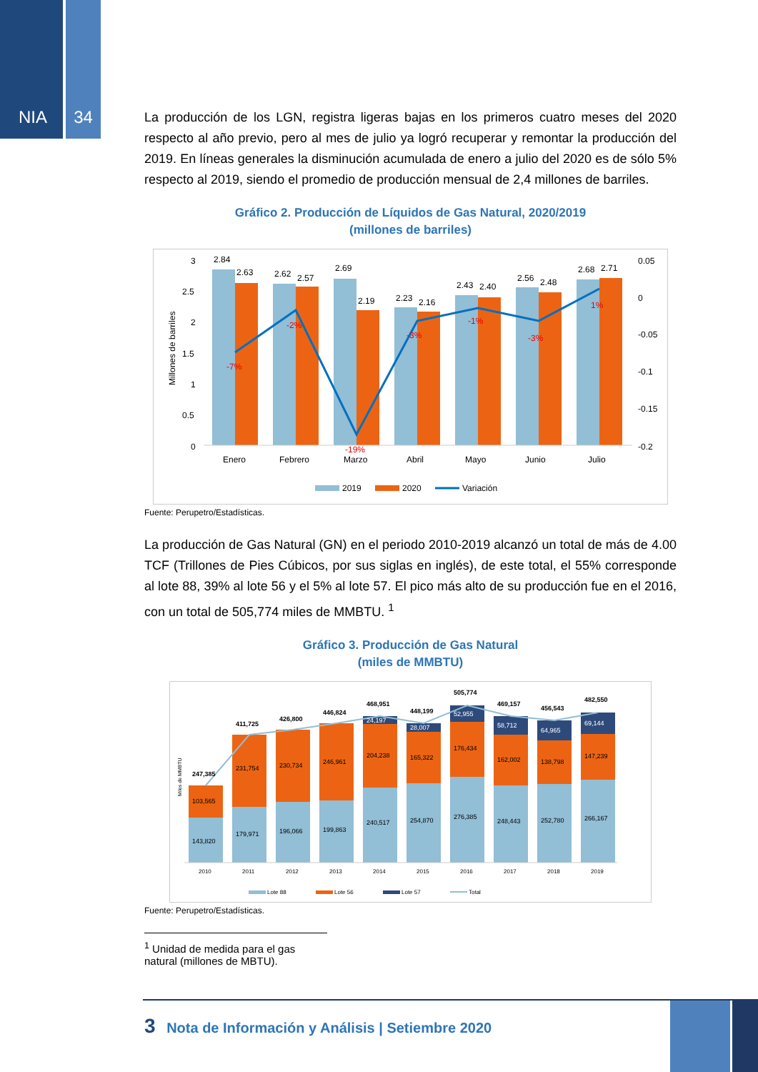NIA 34
La producción de los LGN, registra ligeras bajas en los primeros cuatro meses del 2020 respecto al año previo, pero al mes de julio ya logró recuperar y remontar la producción del 2019. En líneas generales la disminución acumulada de enero a julio del 2020 es de sólo 5% respecto al 2019, siendo el promedio de producción mensual de 2,4 millones de barriles.
Gráfico 2. Producción de Líquidos de Gas Natural, 2020/2019
(millones de barriles)
Millones de barriles
3
2.5
2
1.5
1
0.5
0
0.05
0
-0.05
-0.1
-0.15
-0.2
2.84
2.63
2.62
2.57
2.69
2.19
2.23
2.16
2.43
2.40
2.56
2.48
2.68
2.71
-7%
-2%
-19%
-3%
-1%
-3%
1%
Enero
Febrero
Marzo
Abril
Mayo
Junio
Julio
2019
2020
Variación
Fuente: Perupetro/Estadísticas.
La producción de Gas Natural (GN) en el periodo 2010-2019 alcanzó un total de más de 4.00 TCF (Trillones de Pies Cúbicos, por sus siglas en inglés), de este total, el 55% corresponde al lote 88, 39% al lote 56 y el 5% al lote 57. El pico más alto de su producción fue en el 2016, con un total de 505,774 miles de MMBTU. <sup>1</sup>
Gráfico 3. Producción de Gas Natural
(miles de MMBTU)
Miles de MMBTU
247,385
411,725
426,800
446,824
468,951
448,199
505,774
469,157
456,543
482,550
143,820
103,565
179,971
231,754
196,066
230,734
199,863
246,961
240,517
204,238
24,197
254,870
165,322
28,007
276,385
176,434
52,955
248,443
162,002
58,712
252,780
138,798
64,965
266,167
147,239
69,144
2010
2011
2012
2013
2014
2015
2016
2017
2018
2019
Lote 88
Lote 56
Lote 57
Total
Fuente: Perupetro/Estadísticas.
<sup>1</sup> Unidad de medida para el gas natural (millones de MBTU).
3 Nota de Información y Análisis | Setiembre 2020